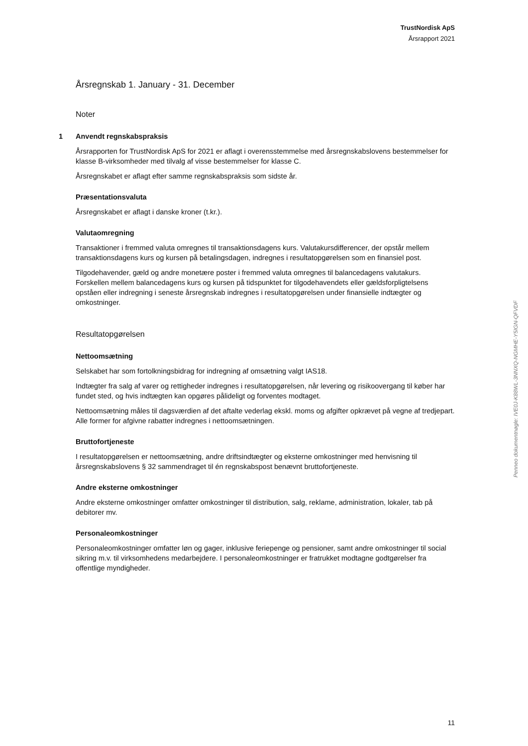TrustNordisk ApS
Årsrapport 2021
Årsregnskab 1. January - 31. December
Noter
1 Anvendt regnskabspraksis
Årsrapporten for TrustNordisk ApS for 2021 er aflagt i overensstemmelse med årsregnskabslovens bestemmelser for klasse B-virksomheder med tilvalg af visse bestemmelser for klasse C.
Årsregnskabet er aflagt efter samme regnskabspraksis som sidste år.
Præsentationsvaluta
Årsregnskabet er aflagt i danske kroner (t.kr.).
Valutaomregning
Transaktioner i fremmed valuta omregnes til transaktionsdagens kurs. Valutakursdifferencer, der opstår mellem transaktionsdagens kurs og kursen på betalingsdagen, indregnes i resultatopgørelsen som en finansiel post.
Tilgodehavender, gæld og andre monetære poster i fremmed valuta omregnes til balancedagens valutakurs. Forskellen mellem balancedagens kurs og kursen på tidspunktet for tilgodehavendets eller gældsforpligtelsens opståen eller indregning i seneste årsregnskab indregnes i resultatopgørelsen under finansielle indtægter og omkostninger.
Resultatopgørelsen
Nettoomsætning
Selskabet har som fortolkningsbidrag for indregning af omsætning valgt IAS18.
Indtægter fra salg af varer og rettigheder indregnes i resultatopgørelsen, når levering og risikoovergang til køber har fundet sted, og hvis indtægten kan opgøres pålideligt og forventes modtaget.
Nettoomsætning måles til dagsværdien af det aftalte vederlag ekskl. moms og afgifter opkrævet på vegne af tredjepart. Alle former for afgivne rabatter indregnes i nettoomsætningen.
Bruttofortjeneste
I resultatopgørelsen er nettoomsætning, andre driftsindtægter og eksterne omkostninger med henvisning til årsregnskabslovens § 32 sammendraget til én regnskabspost benævnt bruttofortjeneste.
Andre eksterne omkostninger
Andre eksterne omkostninger omfatter omkostninger til distribution, salg, reklame, administration, lokaler, tab på debitorer mv.
Personaleomkostninger
Personaleomkostninger omfatter løn og gager, inklusive feriepenge og pensioner, samt andre omkostninger til social sikring m.v. til virksomhedens medarbejdere. I personaleomkostninger er fratrukket modtagne godtgørelser fra offentlige myndigheder.
Penneo dokumentnøgle: IVE0J-K88WL-3NNXQ-NGMHE-Y5IGN-QFVDF
11